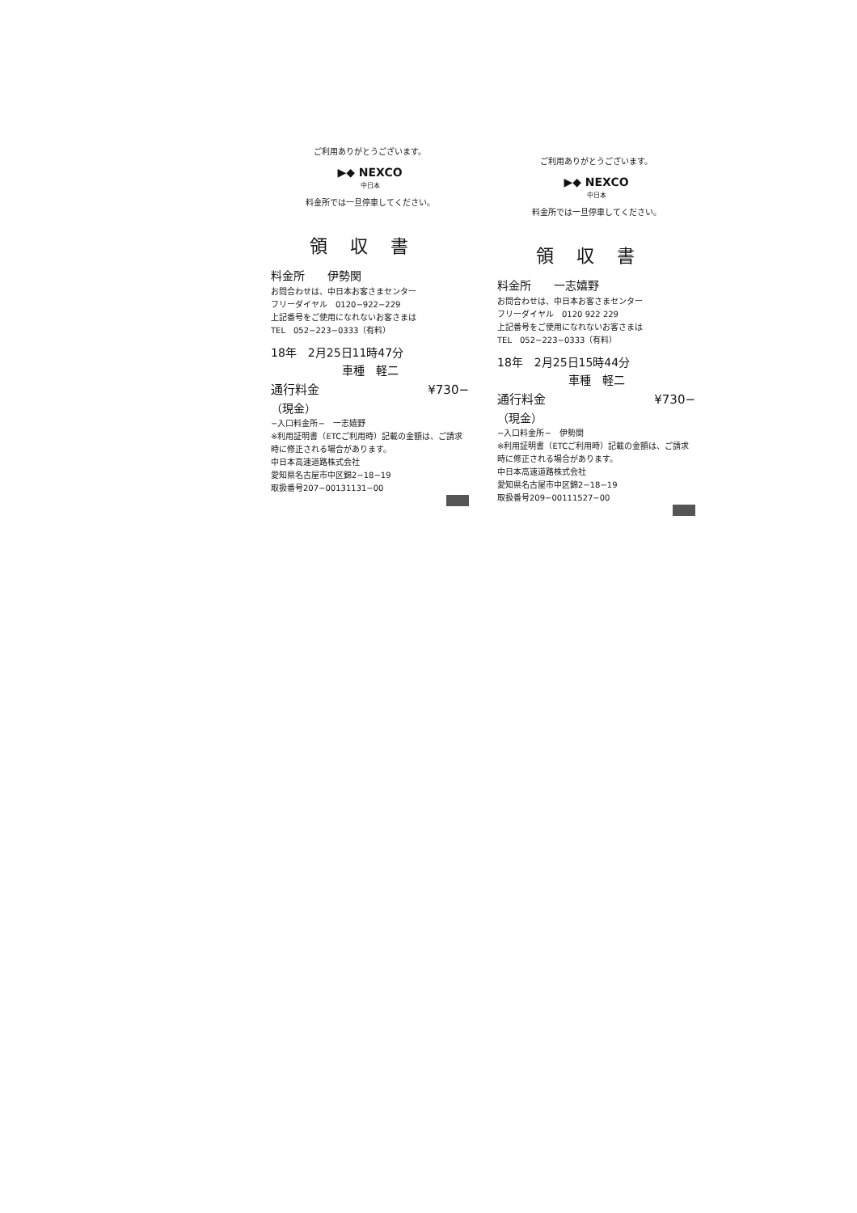ご利用ありがとうございます。
▶◆ NEXCO
中日本
料金所では一旦停車してください。
領収書
料金所　　伊勢関
お問合わせは、中日本お客さまセンター
フリーダイヤル　0120−922−229
上記番号をご使用になれないお客さまは
TEL　052−223−0333（有料）
18年　2月25日11時47分
車種　軽二
通行料金 ¥730−
（現金）
−入口料金所−　一志嬉野
※利用証明書（ETCご利用時）記載の金額は、ご請求時に修正される場合があります。
中日本高速道路株式会社
愛知県名古屋市中区錦2−18−19
取扱番号207−00131131−00
ご利用ありがとうございます。
▶◆ NEXCO
中日本
料金所では一旦停車してください。
領収書
料金所　　一志嬉野
お問合わせは、中日本お客さまセンター
フリーダイヤル　0120 922 229
上記番号をご使用になれないお客さまは
TEL　052−223−0333（有料）
18年　2月25日15時44分
車種　軽二
通行料金 ¥730−
（現金）
−入口料金所−　伊勢関
※利用証明書（ETCご利用時）記載の金額は、ご請求時に修正される場合があります。
中日本高速道路株式会社
愛知県名古屋市中区錦2−18−19
取扱番号209−00111527−00